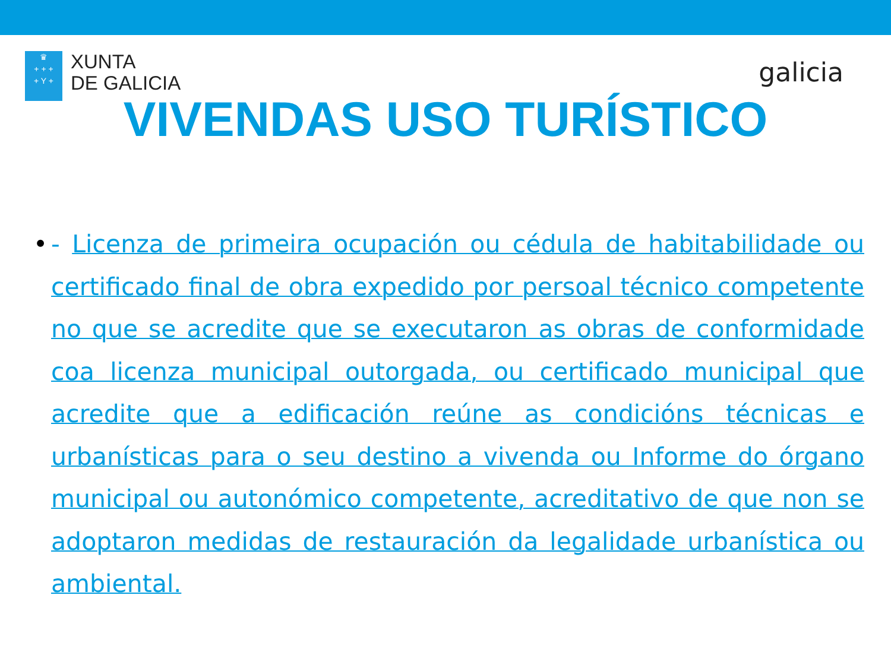♛
+ + +
+ Y +
XUNTA
DE GALICIA
galicia
VIVENDAS USO TURÍSTICO
• - Licenza de primeira ocupación ou cédula de habitabilidade ou certificado final de obra expedido por persoal técnico competente no que se acredite que se executaron as obras de conformidade coa licenza municipal outorgada, ou certificado municipal que acredite que a edificación reúne as condicións técnicas e urbanísticas para o seu destino a vivenda ou Informe do órgano municipal ou autonómico competente, acreditativo de que non se adoptaron medidas de restauración da legalidade urbanística ou ambiental.